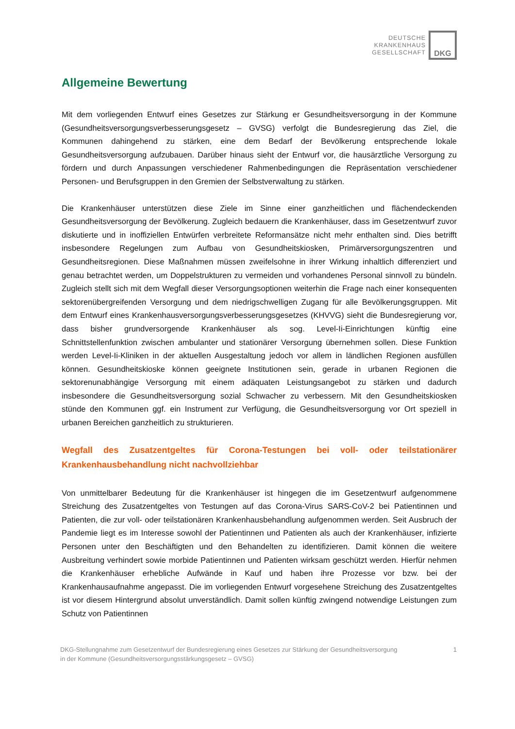DEUTSCHE
KRANKENHAUS
GESELLSCHAFT
DKG
Allgemeine Bewertung
Mit dem vorliegenden Entwurf eines Gesetzes zur Stärkung er Gesundheitsversorgung in der Kommune (Gesundheitsversorgungsverbesserungsgesetz – GVSG) verfolgt die Bundesregierung das Ziel, die Kommunen dahingehend zu stärken, eine dem Bedarf der Bevölkerung entsprechende lokale Gesundheitsversorgung aufzubauen. Darüber hinaus sieht der Entwurf vor, die hausärztliche Versorgung zu fördern und durch Anpassungen verschiedener Rahmenbedingungen die Repräsentation verschiedener Personen- und Berufsgruppen in den Gremien der Selbstverwaltung zu stärken.
Die Krankenhäuser unterstützen diese Ziele im Sinne einer ganzheitlichen und flächendeckenden Gesundheitsversorgung der Bevölkerung. Zugleich bedauern die Krankenhäuser, dass im Gesetzentwurf zuvor diskutierte und in inoffiziellen Entwürfen verbreitete Reformansätze nicht mehr enthalten sind. Dies betrifft insbesondere Regelungen zum Aufbau von Gesundheitskiosken, Primärversorgungszentren und Gesundheitsregionen. Diese Maßnahmen müssen zweifelsohne in ihrer Wirkung inhaltlich differenziert und genau betrachtet werden, um Doppelstrukturen zu vermeiden und vorhandenes Personal sinnvoll zu bündeln. Zugleich stellt sich mit dem Wegfall dieser Versorgungsoptionen weiterhin die Frage nach einer konsequenten sektorenübergreifenden Versorgung und dem niedrigschwelligen Zugang für alle Bevölkerungsgruppen. Mit dem Entwurf eines Krankenhausversorgungsverbesserungsgesetzes (KHVVG) sieht die Bundesregierung vor, dass bisher grundversorgende Krankenhäuser als sog. Level-Ii-Einrichtungen künftig eine Schnittstellenfunktion zwischen ambulanter und stationärer Versorgung übernehmen sollen. Diese Funktion werden Level-Ii-Kliniken in der aktuellen Ausgestaltung jedoch vor allem in ländlichen Regionen ausfüllen können. Gesundheitskioske können geeignete Institutionen sein, gerade in urbanen Regionen die sektorenunabhängige Versorgung mit einem adäquaten Leistungsangebot zu stärken und dadurch insbesondere die Gesundheitsversorgung sozial Schwacher zu verbessern. Mit den Gesundheitskiosken stünde den Kommunen ggf. ein Instrument zur Verfügung, die Gesundheitsversorgung vor Ort speziell in urbanen Bereichen ganzheitlich zu strukturieren.
Wegfall des Zusatzentgeltes für Corona-Testungen bei voll- oder teilstationärer Krankenhausbehandlung nicht nachvollziehbar
Von unmittelbarer Bedeutung für die Krankenhäuser ist hingegen die im Gesetzentwurf aufgenommene Streichung des Zusatzentgeltes von Testungen auf das Corona-Virus SARS-CoV-2 bei Patientinnen und Patienten, die zur voll- oder teilstationären Krankenhausbehandlung aufgenommen werden. Seit Ausbruch der Pandemie liegt es im Interesse sowohl der Patientinnen und Patienten als auch der Krankenhäuser, infizierte Personen unter den Beschäftigten und den Behandelten zu identifizieren. Damit können die weitere Ausbreitung verhindert sowie morbide Patientinnen und Patienten wirksam geschützt werden. Hierfür nehmen die Krankenhäuser erhebliche Aufwände in Kauf und haben ihre Prozesse vor bzw. bei der Krankenhausaufnahme angepasst. Die im vorliegenden Entwurf vorgesehene Streichung des Zusatzentgeltes ist vor diesem Hintergrund absolut unverständlich. Damit sollen künftig zwingend notwendige Leistungen zum Schutz von Patientinnen
DKG-Stellungnahme zum Gesetzentwurf der Bundesregierung eines Gesetzes zur Stärkung der Gesundheitsversorgung
in der Kommune (Gesundheitsversorgungsstärkungsgesetz – GVSG)
1